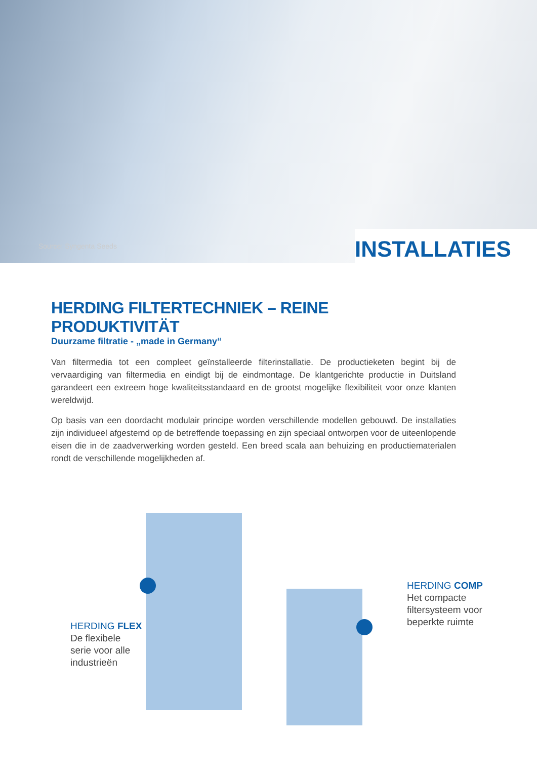Source: Syngenta Seeds INSTALLATIES
HERDING FILTERTECHNIEK – REINE PRODUKTIVITÄT
Duurzame filtratie - „made in Germany“
Van filtermedia tot een compleet geïnstalleerde filterinstallatie. De productieketen begint bij de vervaardiging van filtermedia en eindigt bij de eindmontage. De klantgerichte productie in Duitsland garandeert een extreem hoge kwaliteitsstandaard en de grootst mogelijke flexibiliteit voor onze klanten wereldwijd.
Op basis van een doordacht modulair principe worden verschillende modellen gebouwd. De installaties zijn individueel afgestemd op de betreffende toepassing en zijn speciaal ontworpen voor de uiteenlopende eisen die in de zaadverwerking worden gesteld. Een breed scala aan behuizing en productiematerialen rondt de verschillende mogelijkheden af.
HERDING FLEX
De flexibele
serie voor alle
industrieën
HERDING COMP
Het compacte
filtersysteem voor
beperkte ruimte